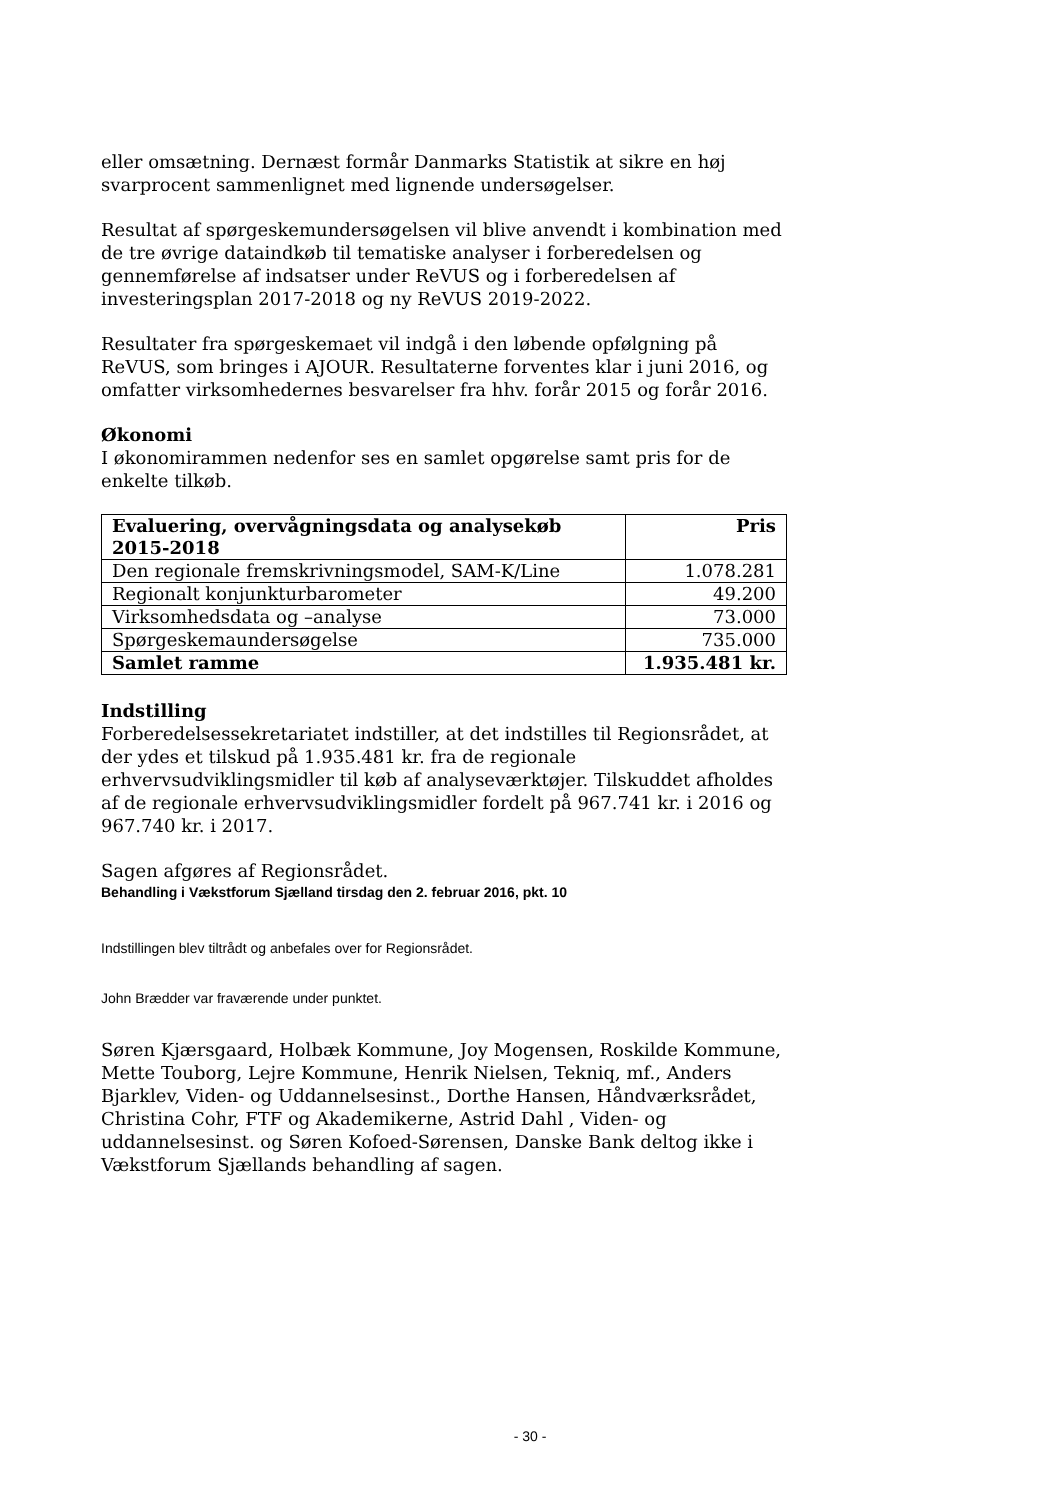eller omsætning. Dernæst formår Danmarks Statistik at sikre en høj svarprocent sammenlignet med lignende undersøgelser.
Resultat af spørgeskemundersøgelsen vil blive anvendt i kombination med de tre øvrige dataindkøb til tematiske analyser i forberedelsen og gennemførelse af indsatser under ReVUS og i forberedelsen af investeringsplan 2017-2018 og ny ReVUS 2019-2022.
Resultater fra spørgeskemaet vil indgå i den løbende opfølgning på ReVUS, som bringes i AJOUR. Resultaterne forventes klar i juni 2016, og omfatter virksomhedernes besvarelser fra hhv. forår 2015 og forår 2016.
Økonomi
I økonomirammen nedenfor ses en samlet opgørelse samt pris for de enkelte tilkøb.
| Evaluering, overvågningsdata og analysekøb 2015-2018 | Pris |
| --- | --- |
| Den regionale fremskrivningsmodel, SAM-K/Line | 1.078.281 |
| Regionalt konjunkturbarometer | 49.200 |
| Virksomhedsdata og –analyse | 73.000 |
| Spørgeskemaundersøgelse | 735.000 |
| Samlet ramme | 1.935.481 kr. |
Indstilling
Forberedelsessekretariatet indstiller, at det indstilles til Regionsrådet, at der ydes et tilskud på 1.935.481 kr. fra de regionale erhvervsudviklingsmidler til køb af analyseværktøjer. Tilskuddet afholdes af de regionale erhvervsudviklingsmidler fordelt på 967.741 kr. i 2016 og 967.740 kr. i 2017.
Sagen afgøres af Regionsrådet.
Behandling i Vækstforum Sjælland tirsdag den 2. februar 2016, pkt. 10
Indstillingen blev tiltrådt og anbefales over for Regionsrådet.
John Brædder var fraværende under punktet.
Søren Kjærsgaard, Holbæk Kommune, Joy Mogensen, Roskilde Kommune, Mette Touborg, Lejre Kommune, Henrik Nielsen, Tekniq, mf., Anders Bjarklev, Viden- og Uddannelsesinst., Dorthe Hansen, Håndværksrådet, Christina Cohr, FTF og Akademikerne, Astrid Dahl , Viden- og uddannelsesinst. og Søren Kofoed-Sørensen, Danske Bank deltog ikke i Vækstforum Sjællands behandling af sagen.
- 30 -